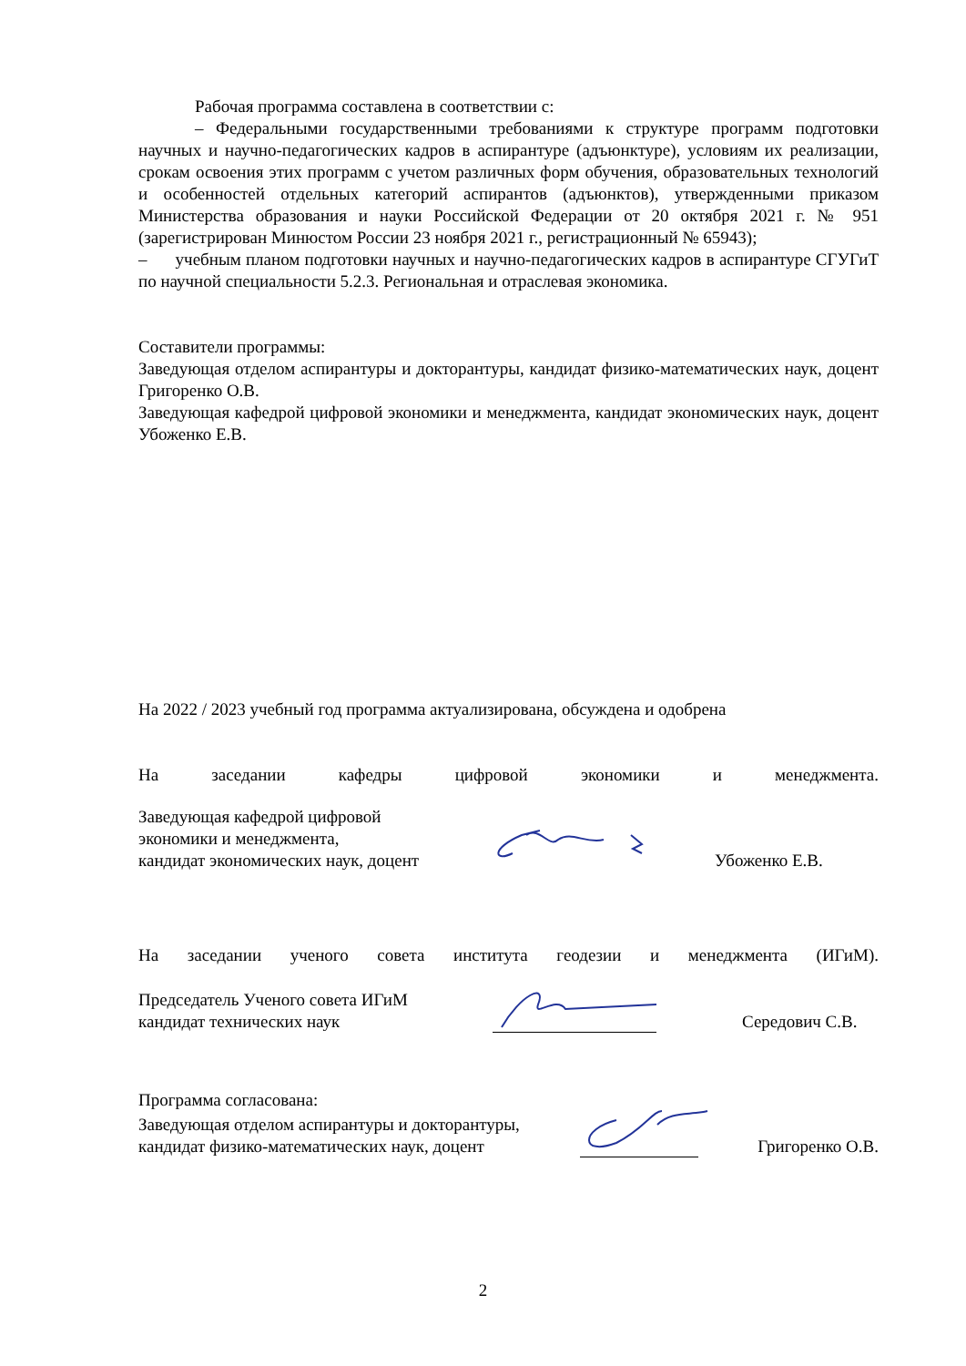Рабочая программа составлена в соответствии с:
– Федеральными государственными требованиями к структуре программ подготовки научных и научно-педагогических кадров в аспирантуре (адъюнктуре), условиям их реализации, срокам освоения этих программ с учетом различных форм обучения, образовательных технологий и особенностей отдельных категорий аспирантов (адъюнктов), утвержденными приказом Министерства образования и науки Российской Федерации от 20 октября 2021 г. № 951 (зарегистрирован Минюстом России 23 ноября 2021 г., регистрационный № 65943);
– учебным планом подготовки научных и научно-педагогических кадров в аспирантуре СГУГиТ по научной специальности 5.2.3. Региональная и отраслевая экономика.
Составители программы:
Заведующая отделом аспирантуры и докторантуры, кандидат физико-математических наук, доцент Григоренко О.В.
Заведующая кафедрой цифровой экономики и менеджмента, кандидат экономических наук, доцент Убоженко Е.В.
На 2022 / 2023 учебный год программа актуализирована, обсуждена и одобрена
На заседании кафедры цифровой экономики и менеджмента.
Заведующая кафедрой цифровой
экономики и менеджмента,
кандидат экономических наук, доцент
Убоженко Е.В.
На заседании ученого совета института геодезии и менеджмента (ИГиМ).
Председатель Ученого совета ИГиМ
кандидат технических наук
Середович С.В.
Программа согласована:
Заведующая отделом аспирантуры и докторантуры,
кандидат физико-математических наук, доцент
Григоренко О.В.
2